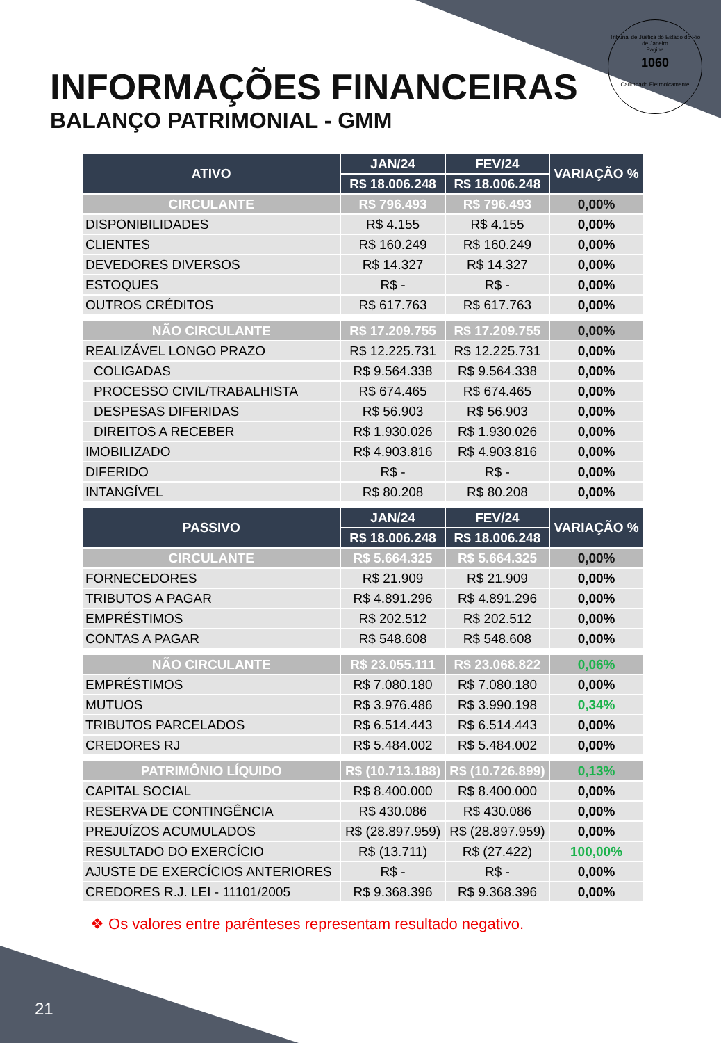Tribunal de Justiça do Estado do Rio de Janeiro
Pagina
1060
Carimbado Eletronicamente
INFORMAÇÕES FINANCEIRAS
BALANÇO PATRIMONIAL - GMM
| ATIVO | JAN/24 | FEV/24 | VARIAÇÃO % |
| --- | --- | --- | --- |
| | R$ 18.006.248 | R$ 18.006.248 | |
| CIRCULANTE | R$ 796.493 | R$ 796.493 | 0,00% |
| DISPONIBILIDADES | R$ 4.155 | R$ 4.155 | 0,00% |
| CLIENTES | R$ 160.249 | R$ 160.249 | 0,00% |
| DEVEDORES DIVERSOS | R$ 14.327 | R$ 14.327 | 0,00% |
| ESTOQUES | R$ - | R$ - | 0,00% |
| OUTROS CRÉDITOS | R$ 617.763 | R$ 617.763 | 0,00% |
| NÃO CIRCULANTE | R$ 17.209.755 | R$ 17.209.755 | 0,00% |
| REALIZÁVEL LONGO PRAZO | R$ 12.225.731 | R$ 12.225.731 | 0,00% |
| COLIGADAS | R$ 9.564.338 | R$ 9.564.338 | 0,00% |
| PROCESSO CIVIL/TRABALHISTA | R$ 674.465 | R$ 674.465 | 0,00% |
| DESPESAS DIFERIDAS | R$ 56.903 | R$ 56.903 | 0,00% |
| DIREITOS A RECEBER | R$ 1.930.026 | R$ 1.930.026 | 0,00% |
| IMOBILIZADO | R$ 4.903.816 | R$ 4.903.816 | 0,00% |
| DIFERIDO | R$ - | R$ - | 0,00% |
| INTANGÍVEL | R$ 80.208 | R$ 80.208 | 0,00% |
| PASSIVO | JAN/24 | FEV/24 | VARIAÇÃO % |
| | R$ 18.006.248 | R$ 18.006.248 | |
| CIRCULANTE | R$ 5.664.325 | R$ 5.664.325 | 0,00% |
| FORNECEDORES | R$ 21.909 | R$ 21.909 | 0,00% |
| TRIBUTOS A PAGAR | R$ 4.891.296 | R$ 4.891.296 | 0,00% |
| EMPRÉSTIMOS | R$ 202.512 | R$ 202.512 | 0,00% |
| CONTAS A PAGAR | R$ 548.608 | R$ 548.608 | 0,00% |
| NÃO CIRCULANTE | R$ 23.055.111 | R$ 23.068.822 | 0,06% |
| EMPRÉSTIMOS | R$ 7.080.180 | R$ 7.080.180 | 0,00% |
| MUTUOS | R$ 3.976.486 | R$ 3.990.198 | 0,34% |
| TRIBUTOS PARCELADOS | R$ 6.514.443 | R$ 6.514.443 | 0,00% |
| CREDORES RJ | R$ 5.484.002 | R$ 5.484.002 | 0,00% |
| PATRIMÔNIO LÍQUIDO | R$ (10.713.188) | R$ (10.726.899) | 0,13% |
| CAPITAL SOCIAL | R$ 8.400.000 | R$ 8.400.000 | 0,00% |
| RESERVA DE CONTINGÊNCIA | R$ 430.086 | R$ 430.086 | 0,00% |
| PREJUÍZOS ACUMULADOS | R$ (28.897.959) | R$ (28.897.959) | 0,00% |
| RESULTADO DO EXERCÍCIO | R$ (13.711) | R$ (27.422) | 100,00% |
| AJUSTE DE EXERCÍCIOS ANTERIORES | R$ - | R$ - | 0,00% |
| CREDORES R.J. LEI - 11101/2005 | R$ 9.368.396 | R$ 9.368.396 | 0,00% |
❖ Os valores entre parênteses representam resultado negativo.
21